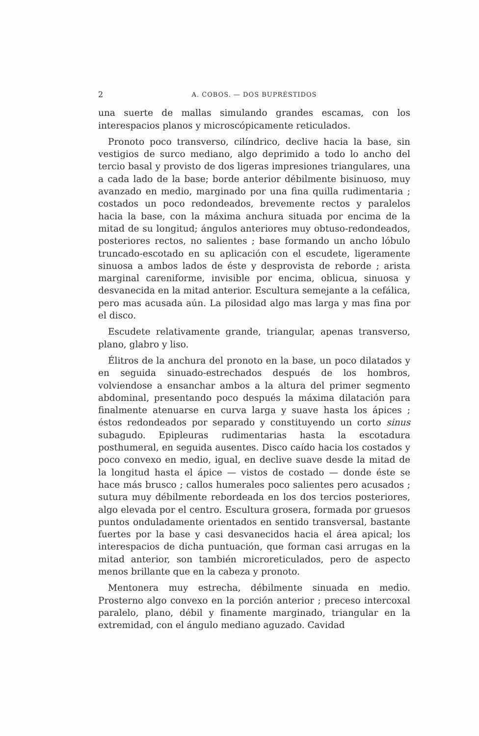2 A. COBOS. — DOS BUPRÉSTIDOS
una suerte de mallas simulando grandes escamas, con los interespacios planos y microscópicamente reticulados.
Pronoto poco transverso, cilíndrico, declive hacia la base, sin vestigios de surco mediano, algo deprimido a todo lo ancho del tercio basal y provisto de dos ligeras impresiones triangulares, una a cada lado de la base; borde anterior débilmente bisinuoso, muy avanzado en medio, marginado por una fina quilla rudimentaria ; costados un poco redondeados, brevemente rectos y paralelos hacia la base, con la máxima anchura situada por encima de la mitad de su longitud; ángulos anteriores muy obtuso-redondeados, posteriores rectos, no salientes ; base formando un ancho lóbulo truncado-escotado en su aplicación con el escudete, ligeramente sinuosa a ambos lados de éste y desprovista de reborde ; arista marginal careniforme, invisible por encima, oblicua, sinuosa y desvanecida en la mitad anterior. Escultura semejante a la cefálica, pero mas acusada aún. La pilosidad algo mas larga y mas fina por el disco.
Escudete relativamente grande, triangular, apenas transverso, plano, glabro y liso.
Élitros de la anchura del pronoto en la base, un poco dilatados y en seguida sinuado-estrechados después de los hombros, volviendose a ensanchar ambos a la altura del primer segmento abdominal, presentando poco después la máxima dilatación para finalmente atenuarse en curva larga y suave hasta los ápices ; éstos redondeados por separado y constituyendo un corto sinus subagudo. Epipleuras rudimentarias hasta la escotadura posthumeral, en seguida ausentes. Disco caído hacia los costados y poco convexo en medio, igual, en declive suave desde la mitad de la longitud hasta el ápice — vistos de costado — donde éste se hace más brusco ; callos humerales poco salientes pero acusados ; sutura muy débilmente rebordeada en los dos tercios posteriores, algo elevada por el centro. Escultura grosera, formada por gruesos puntos onduladamente orientados en sentido transversal, bastante fuertes por la base y casi desvanecidos hacia el área apical; los interespacios de dicha puntuación, que forman casi arrugas en la mitad anterior, son también microreticulados, pero de aspecto menos brillante que en la cabeza y pronoto.
Mentonera muy estrecha, débilmente sinuada en medio. Prosterno algo convexo en la porción anterior ; preceso intercoxal paralelo, plano, débil y finamente marginado, triangular en la extremidad, con el ángulo mediano aguzado. Cavidad